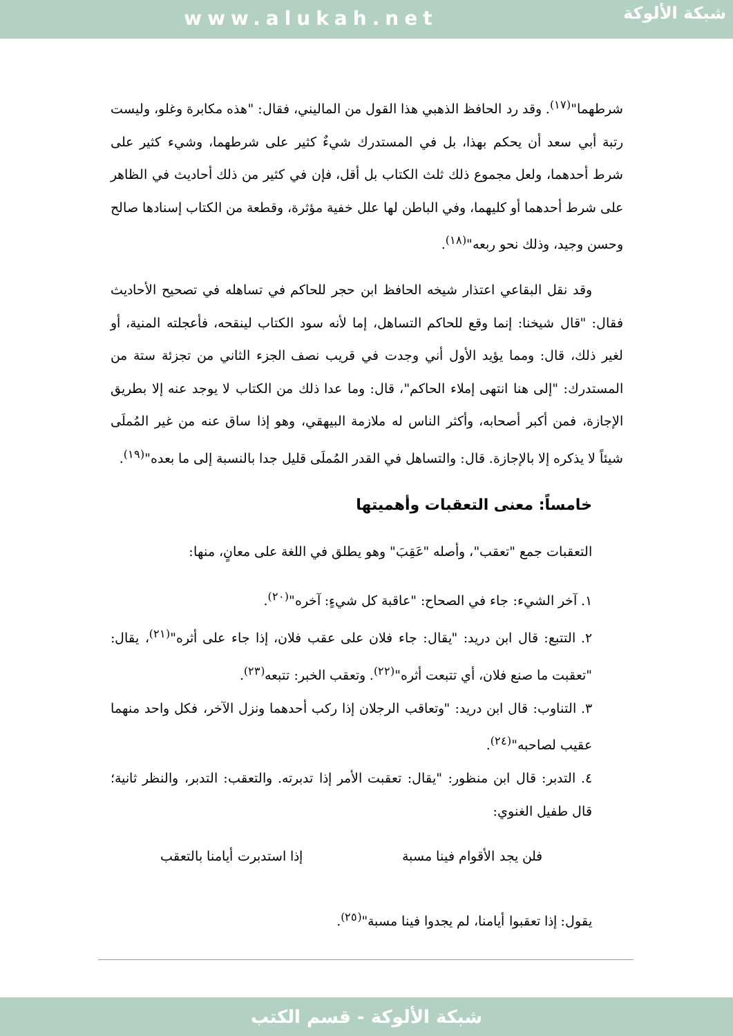www.alukah.net
شبكة الألوكة
شرطهما"<sup>(١٧)</sup>. وقد رد الحافظ الذهبي هذا القول من الماليني، فقال: "هذه مكابرة وغلو، وليست رتبة أبي سعد أن يحكم بهذا، بل في المستدرك شيءٌ كثير على شرطهما، وشيء كثير على شرط أحدهما، ولعل مجموع ذلك ثلث الكتاب بل أقل، فإن في كثير من ذلك أحاديث في الظاهر على شرط أحدهما أو كليهما، وفي الباطن لها علل خفية مؤثرة، وقطعة من الكتاب إسنادها صالح وحسن وجيد، وذلك نحو ربعه"<sup>(١٨)</sup>.
وقد نقل البقاعي اعتذار شيخه الحافظ ابن حجر للحاكم في تساهله في تصحيح الأحاديث فقال: "قال شيخنا: إنما وقع للحاكم التساهل، إما لأنه سود الكتاب لينقحه، فأعجلته المنية، أو لغير ذلك، قال: ومما يؤيد الأول أني وجدت في قريب نصف الجزء الثاني من تجزئة ستة من المستدرك: "إلى هنا انتهى إملاء الحاكم"، قال: وما عدا ذلك من الكتاب لا يوجد عنه إلا بطريق الإجازة، فمن أكبر أصحابه، وأكثر الناس له ملازمة البيهقي، وهو إذا ساق عنه من غير المُملَى شيئاً لا يذكره إلا بالإجازة. قال: والتساهل في القدر المُملَى قليل جدا بالنسبة إلى ما بعده"<sup>(١٩)</sup>.
خامساً: معنى التعقبات وأهميتها
التعقبات جمع "تعقب"، وأصله "عَقِبَ" وهو يطلق في اللغة على معانٍ، منها:
١. آخر الشيء: جاء في الصحاح: "عاقبة كل شيءٍ: آخره"<sup>(٢٠)</sup>.
٢. التتبع: قال ابن دريد: "يقال: جاء فلان على عقب فلان، إذا جاء على أثره"<sup>(٢١)</sup>، يقال: "تعقبت ما صنع فلان، أي تتبعت أثره"<sup>(٢٢)</sup>. وتعقب الخبر: تتبعه<sup>(٢٣)</sup>.
٣. التناوب: قال ابن دريد: "وتعاقب الرجلان إذا ركب أحدهما ونزل الآخر، فكل واحد منهما عقيب لصاحبه"<sup>(٢٤)</sup>.
٤. التدبر: قال ابن منظور: "يقال: تعقبت الأمر إذا تدبرته. والتعقب: التدبر، والنظر ثانية؛ قال طفيل الغنوي:
فلن يجد الأقوام فينا مسبة إذا استدبرت أيامنا بالتعقب
يقول: إذا تعقبوا أيامنا، لم يجدوا فينا مسبة"<sup>(٢٥)</sup>.
شبكة الألوكة - قسم الكتب